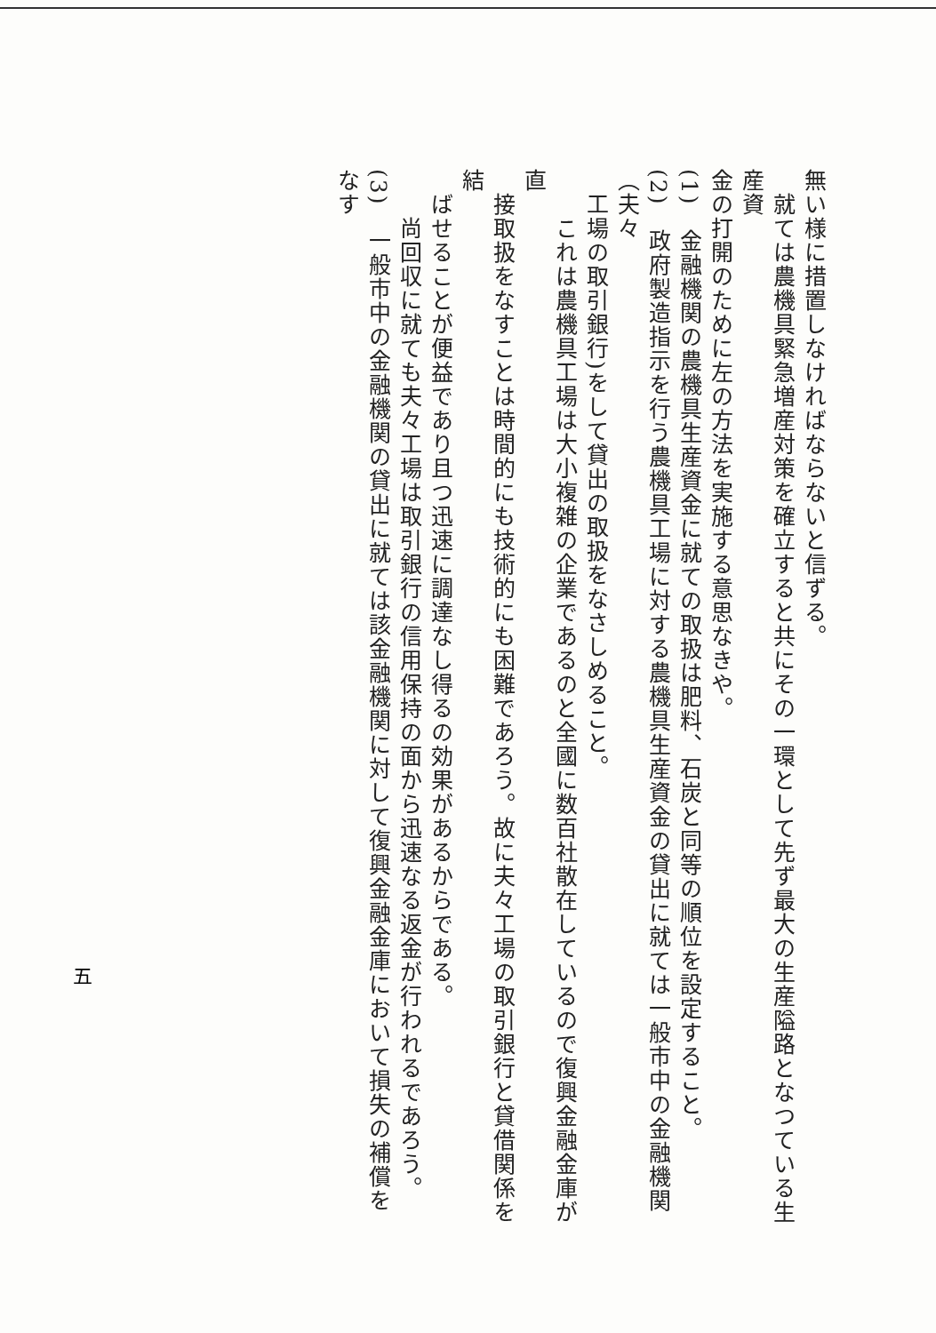無い様に措置しなければならないと信ずる。
　就ては農機具緊急増産対策を確立すると共にその一環として先ず最大の生産隘路となつている生産資
金の打開のために左の方法を実施する意思なきや。
(1)　金融機関の農機具生産資金に就ての取扱は肥料、石炭と同等の順位を設定すること。
(2)　政府製造指示を行う農機具工場に対する農機具生産資金の貸出に就ては一般市中の金融機関（夫々
　工場の取引銀行)をして貸出の取扱をなさしめること。
　　これは農機具工場は大小複雑の企業であるのと全國に数百社散在しているので復興金融金庫が直
　接取扱をなすことは時間的にも技術的にも困難であろう。故に夫々工場の取引銀行と貸借関係を結
　ばせることが便益であり且つ迅速に調達なし得るの効果があるからである。
　　尚回収に就ても夫々工場は取引銀行の信用保持の面から迅速なる返金が行われるであろう。
(3)　一般市中の金融機関の貸出に就ては該金融機関に対して復興金融金庫において損失の補償をなす
五